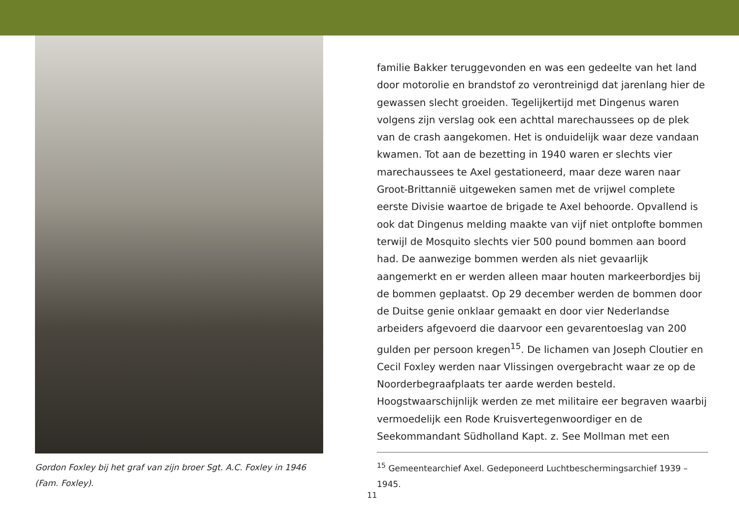Gordon Foxley bij het graf van zijn broer Sgt. A.C. Foxley in 1946 (Fam. Foxley).
familie Bakker teruggevonden en was een gedeelte van het land door motorolie en brandstof zo verontreinigd dat jarenlang hier de gewassen slecht groeiden. Tegelijkertijd met Dingenus waren volgens zijn verslag ook een achttal marechaussees op de plek van de crash aangekomen. Het is onduidelijk waar deze vandaan kwamen. Tot aan de bezetting in 1940 waren er slechts vier marechaussees te Axel gestationeerd, maar deze waren naar Groot-Brittannië uitgeweken samen met de vrijwel complete eerste Divisie waartoe de brigade te Axel behoorde. Opvallend is ook dat Dingenus melding maakte van vijf niet ontplofte bommen terwijl de Mosquito slechts vier 500 pound bommen aan boord had. De aanwezige bommen werden als niet gevaarlijk aangemerkt en er werden alleen maar houten markeerbordjes bij de bommen geplaatst. Op 29 december werden de bommen door de Duitse genie onklaar gemaakt en door vier Nederlandse arbeiders afgevoerd die daarvoor een gevarentoeslag van 200 gulden per persoon kregen<sup>15</sup>. De lichamen van Joseph Cloutier en Cecil Foxley werden naar Vlissingen overgebracht waar ze op de Noorderbegraafplaats ter aarde werden besteld. Hoogstwaarschijnlijk werden ze met militaire eer begraven waarbij vermoedelijk een Rode Kruisvertegenwoordiger en de Seekommandant Südholland Kapt. z. See Mollman met een
<sup>15</sup> Gemeentearchief Axel. Gedeponeerd Luchtbeschermingsarchief 1939 – 1945.
11